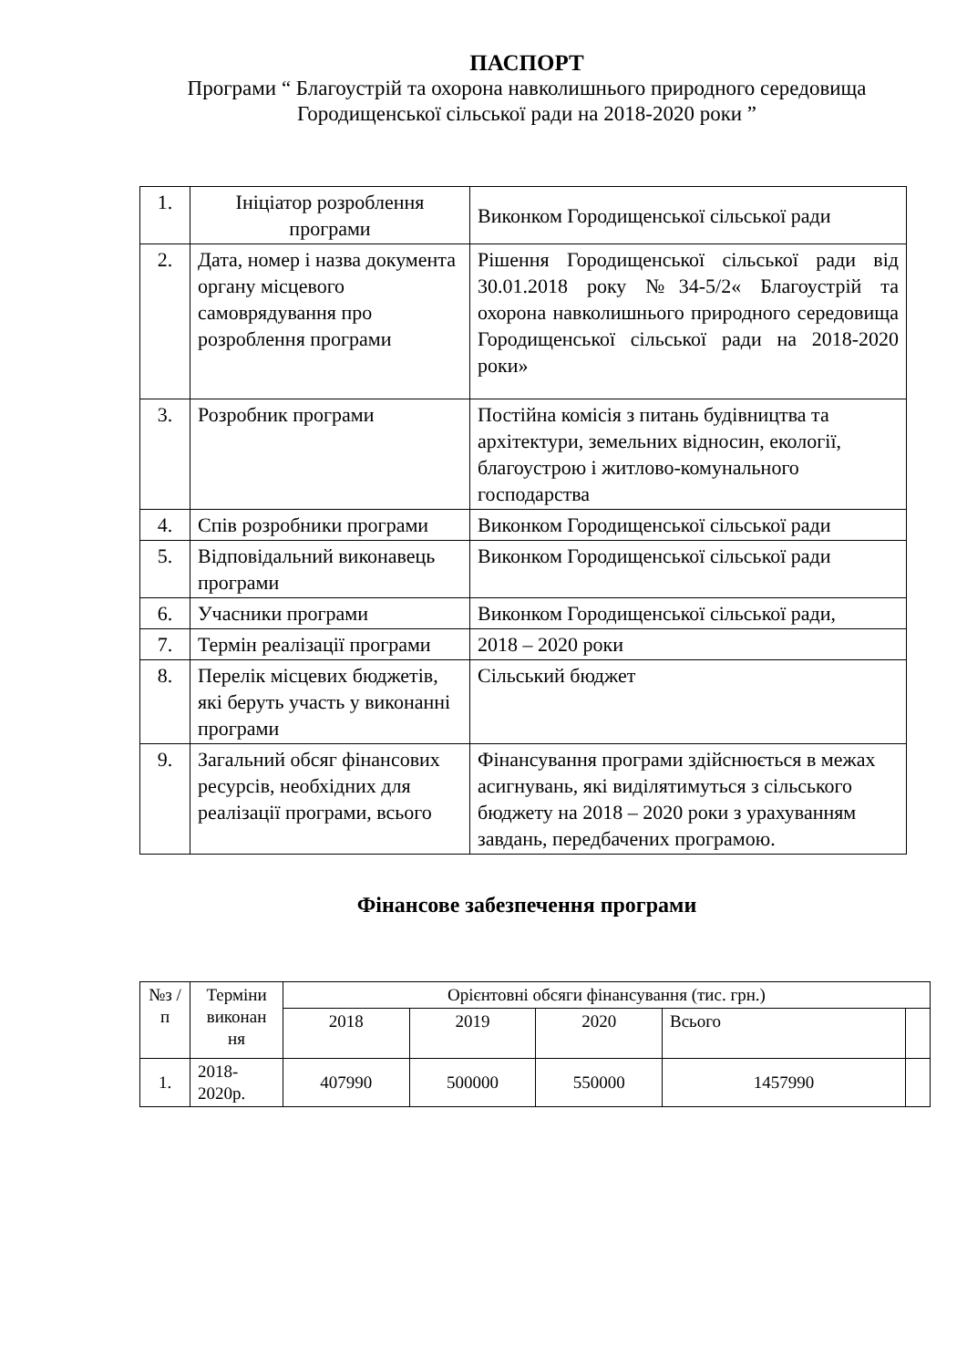ПАСПОРТ
Програми “ Благоустрій та охорона навколишнього природного середовища
Городищенської сільської ради на 2018-2020 роки ”
| 1. | Ініціатор розроблення програми | Виконком Городищенської сільської ради |
| 2. | Дата, номер і назва документа органу місцевого самоврядування про розроблення програми | Рішення Городищенської сільської ради від 30.01.2018 року №34-5/2« Благоустрій та охорона навколишнього природного середовища Городищенської сільської ради на 2018-2020 роки» |
| 3. | Розробник програми | Постійна комісія з питань будівництва та архітектури, земельних відносин, екології, благоустрою і житлово-комунального господарства |
| 4. | Спів розробники програми | Виконком Городищенської сільської ради |
| 5. | Відповідальний виконавець програми | Виконком Городищенської сільської ради |
| 6. | Учасники програми | Виконком Городищенської сільської ради, |
| 7. | Термін реалізації програми | 2018 – 2020 роки |
| 8. | Перелік місцевих бюджетів, які беруть участь у виконанні програми | Сільський бюджет |
| 9. | Загальний обсяг фінансових ресурсів, необхідних для реалізації програми, всього | Фінансування програми здійснюється в межах асигнувань, які виділятимуться з сільського бюджету на 2018 – 2020 роки з урахуванням завдань, передбачених програмою. |
Фінансове забезпечення програми
| №з /п | Терміни виконан ня | Орієнтовні обсяги фінансування (тис. грн.) | | | | |
| --- | --- | --- | --- | --- | --- | --- |
| | | 2018 | 2019 | 2020 | Всього | |
| 1. | 2018-2020р. | 407990 | 500000 | 550000 | 1457990 | |